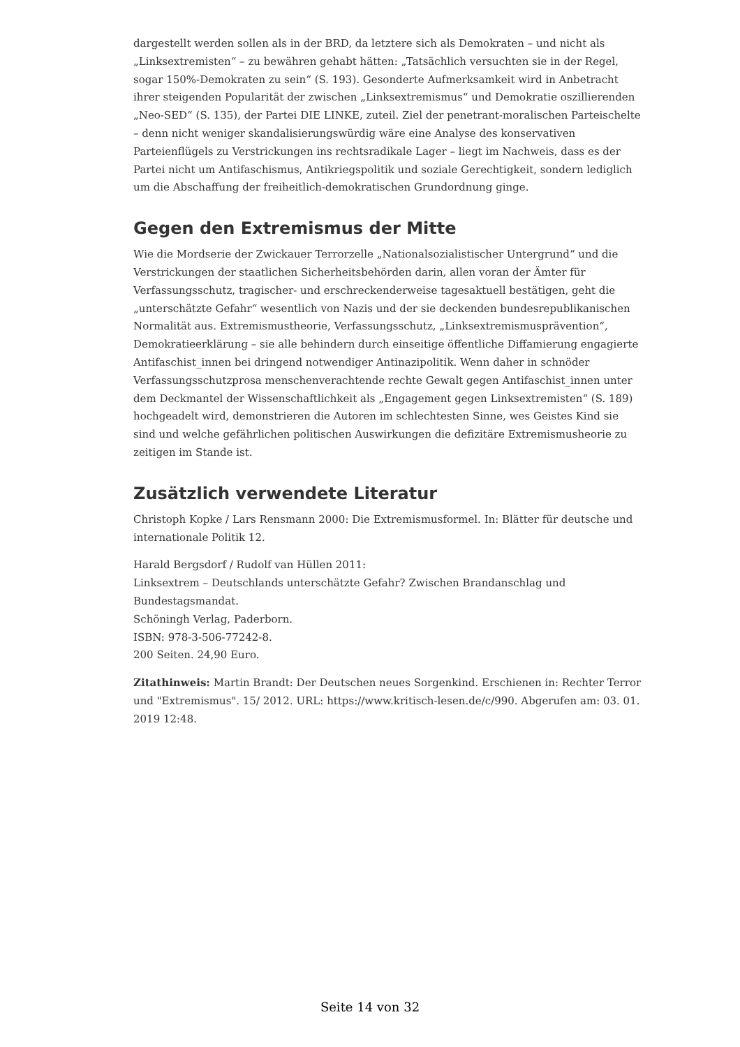dargestellt werden sollen als in der BRD, da letztere sich als Demokraten – und nicht als „Linksextremisten“ – zu bewähren gehabt hätten: „Tatsächlich versuchten sie in der Regel, sogar 150%-Demokraten zu sein“ (S. 193). Gesonderte Aufmerksamkeit wird in Anbetracht ihrer steigenden Popularität der zwischen „Linksextremismus“ und Demokratie oszillierenden „Neo-SED“ (S. 135), der Partei DIE LINKE, zuteil. Ziel der penetrant-moralischen Parteischelte – denn nicht weniger skandalisierungswürdig wäre eine Analyse des konservativen Parteienflügels zu Verstrickungen ins rechtsradikale Lager – liegt im Nachweis, dass es der Partei nicht um Antifaschismus, Antikriegspolitik und soziale Gerechtigkeit, sondern lediglich um die Abschaffung der freiheitlich-demokratischen Grundordnung ginge.
Gegen den Extremismus der Mitte
Wie die Mordserie der Zwickauer Terrorzelle „Nationalsozialistischer Untergrund“ und die Verstrickungen der staatlichen Sicherheitsbehörden darin, allen voran der Ämter für Verfassungsschutz, tragischer- und erschreckenderweise tagesaktuell bestätigen, geht die „unterschätzte Gefahr“ wesentlich von Nazis und der sie deckenden bundesrepublikanischen Normalität aus. Extremismustheorie, Verfassungsschutz, „Linksextremismusprävention“, Demokratieerklärung – sie alle behindern durch einseitige öffentliche Diffamierung engagierte Antifaschist_innen bei dringend notwendiger Antinazipolitik. Wenn daher in schnöder Verfassungsschutzprosa menschenverachtende rechte Gewalt gegen Antifaschist_innen unter dem Deckmantel der Wissenschaftlichkeit als „Engagement gegen Linksextremisten“ (S. 189) hochgeadelt wird, demonstrieren die Autoren im schlechtesten Sinne, wes Geistes Kind sie sind und welche gefährlichen politischen Auswirkungen die defizitäre Extremismusheorie zu zeitigen im Stande ist.
Zusätzlich verwendete Literatur
Christoph Kopke / Lars Rensmann 2000: Die Extremismusformel. In: Blätter für deutsche und internationale Politik 12.
Harald Bergsdorf / Rudolf van Hüllen 2011:
Linksextrem – Deutschlands unterschätzte Gefahr? Zwischen Brandanschlag und Bundestagsmandat.
Schöningh Verlag, Paderborn.
ISBN: 978-3-506-77242-8.
200 Seiten. 24,90 Euro.
Zitathinweis: Martin Brandt: Der Deutschen neues Sorgenkind. Erschienen in: Rechter Terror und "Extremismus". 15/ 2012. URL: https://www.kritisch-lesen.de/c/990. Abgerufen am: 03. 01. 2019 12:48.
Seite 14 von 32